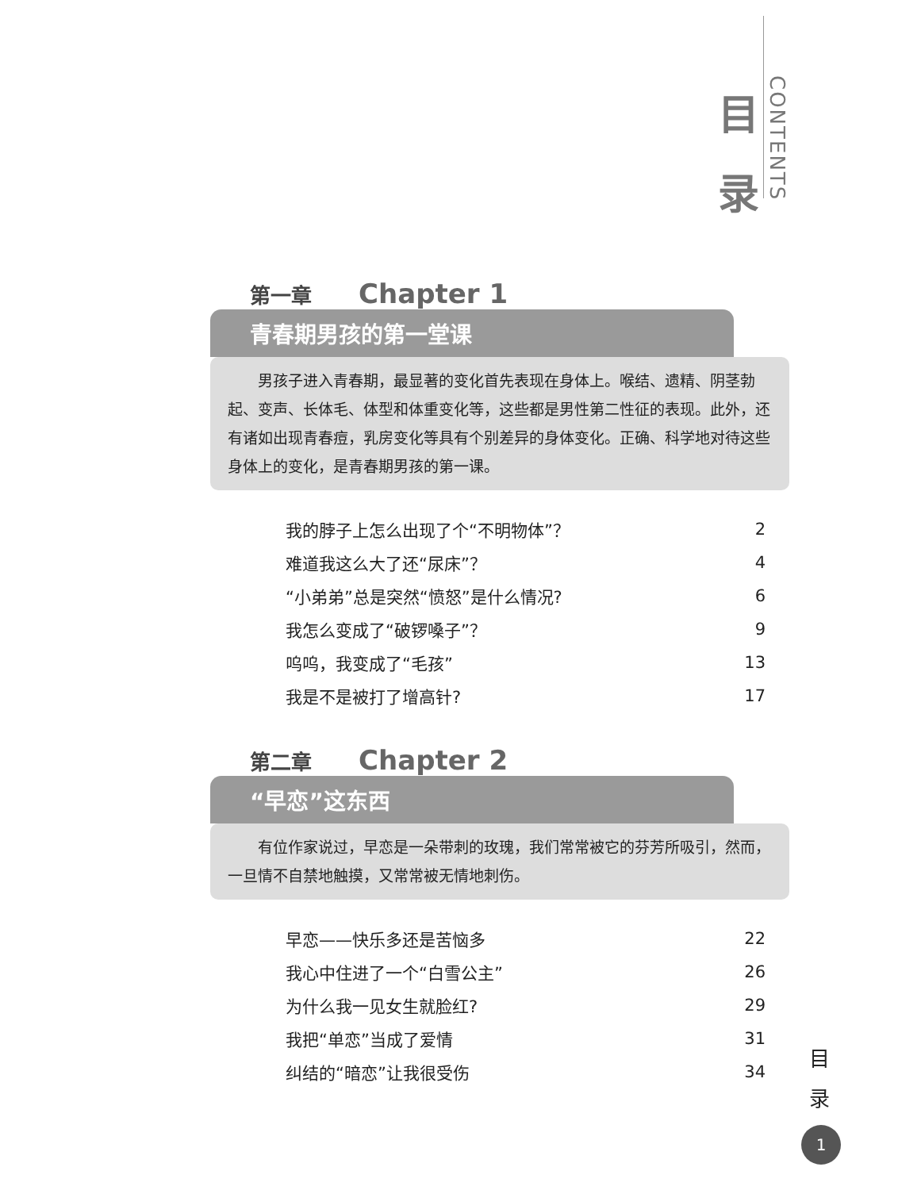目
录
CONTENTS
第一章 Chapter 1
青春期男孩的第一堂课
男孩子进入青春期，最显著的变化首先表现在身体上。喉结、遗精、阴茎勃起、变声、长体毛、体型和体重变化等，这些都是男性第二性征的表现。此外，还有诸如出现青春痘，乳房变化等具有个别差异的身体变化。正确、科学地对待这些身体上的变化，是青春期男孩的第一课。
| 我的脖子上怎么出现了个“不明物体”？ | 2 |
| 难道我这么大了还“尿床”？ | 4 |
| “小弟弟”总是突然“愤怒”是什么情况? | 6 |
| 我怎么变成了“破锣嗓子”？ | 9 |
| 呜呜，我变成了“毛孩” | 13 |
| 我是不是被打了增高针? | 17 |
第二章 Chapter 2
“早恋”这东西
有位作家说过，早恋是一朵带刺的玫瑰，我们常常被它的芬芳所吸引，然而，一旦情不自禁地触摸，又常常被无情地刺伤。
| 早恋——快乐多还是苦恼多 | 22 |
| 我心中住进了一个“白雪公主” | 26 |
| 为什么我一见女生就脸红? | 29 |
| 我把“单恋”当成了爱情 | 31 |
| 纠结的“暗恋”让我很受伤 | 34 |
目
录
1